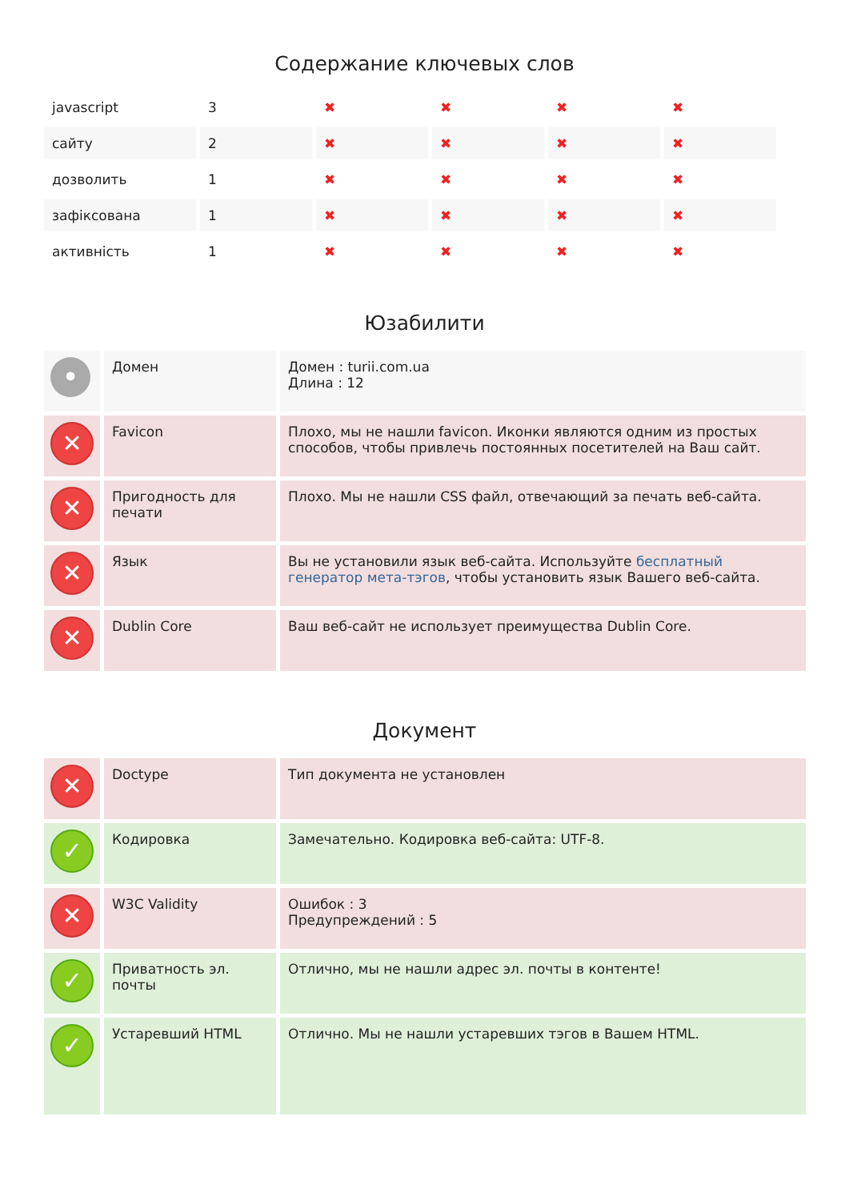Содержание ключевых слов
| javascript | 3 | ✖ | ✖ | ✖ | ✖ |
| сайту | 2 | ✖ | ✖ | ✖ | ✖ |
| дозволить | 1 | ✖ | ✖ | ✖ | ✖ |
| зафіксована | 1 | ✖ | ✖ | ✖ | ✖ |
| активність | 1 | ✖ | ✖ | ✖ | ✖ |
Юзабилити
| • | Домен | Домен : turii.com.ua Длина : 12 |
| ✕ | Favicon | Плохо, мы не нашли favicon. Иконки являются одним из простых способов, чтобы привлечь постоянных посетителей на Ваш сайт. |
| ✕ | Пригодность для печати | Плохо. Мы не нашли CSS файл, отвечающий за печать веб-сайта. |
| ✕ | Язык | Вы не установили язык веб-сайта. Используйте бесплатный генератор мета-тэгов , чтобы установить язык Вашего веб-сайта. |
| ✕ | Dublin Core | Ваш веб-сайт не использует преимущества Dublin Core. |
Документ
| ✕ | Doctype | Тип документа не установлен |
| ✓ | Кодировка | Замечательно. Кодировка веб-сайта: UTF-8. |
| ✕ | W3C Validity | Ошибок : 3 Предупреждений : 5 |
| ✓ | Приватность эл. почты | Отлично, мы не нашли адрес эл. почты в контенте! |
| ✓ | Устаревший HTML | Отлично. Мы не нашли устаревших тэгов в Вашем HTML. |